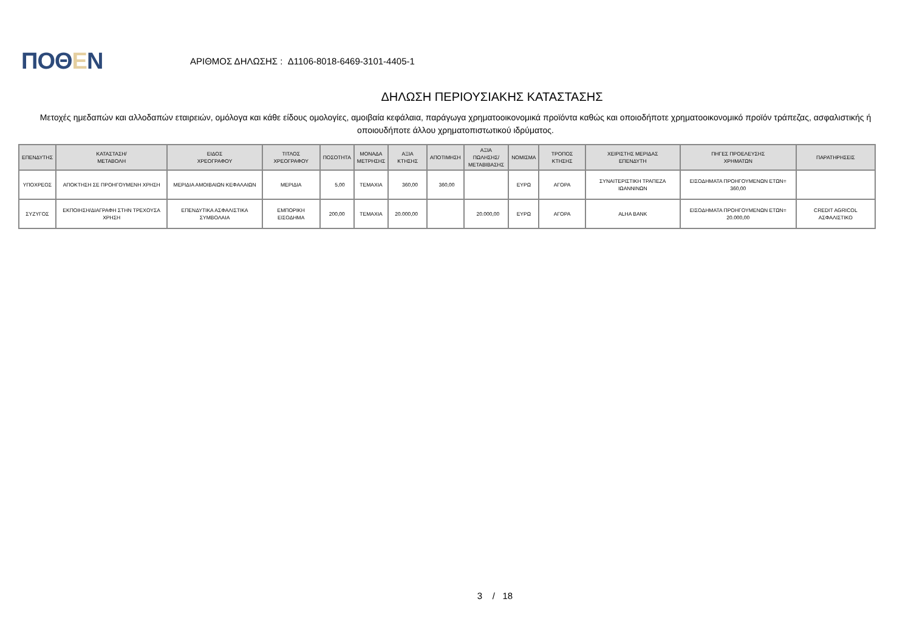ΠΟΘΕΝ
ΑΡΙΘΜΟΣ ΔΗΛΩΣΗΣ : Δ1106-8018-6469-3101-4405-1
ΔΗΛΩΣΗ ΠΕΡΙΟΥΣΙΑΚΗΣ ΚΑΤΑΣΤΑΣΗΣ
Μετοχές ημεδαπών και αλλοδαπών εταιρειών, ομόλογα και κάθε είδους ομολογίες, αμοιβαία κεφάλαια, παράγωγα χρηματοοικονομικά προϊόντα καθώς και οποιοδήποτε χρηματοοικονομικό προϊόν τράπεζας, ασφαλιστικής ή οποιουδήποτε άλλου χρηματοπιστωτικού ιδρύματος.
| ΕΠΕΝΔΥΤΗΣ | ΚΑΤΑΣΤΑΣΗ/ ΜΕΤΑΒΟΛΗ | ΕΙΔΟΣ ΧΡΕΟΓΡΑΦΟΥ | ΤΙΤΛΟΣ ΧΡΕΟΓΡΑΦΟΥ | ΠΟΣΟΤΗΤΑ | ΜΟΝΑΔΑ ΜΕΤΡΗΣΗΣ | ΑΞΙΑ ΚΤΗΣΗΣ | ΑΠΟΤΙΜΗΣΗ | ΑΞΙΑ ΠΩΛΗΣΗΣ/ ΜΕΤΑΒΙΒΑΣΗΣ | ΝΟΜΙΣΜΑ | ΤΡΟΠΟΣ ΚΤΗΣΗΣ | ΧΕΙΡΙΣΤΗΣ ΜΕΡΙΔΑΣ ΕΠΕΝΔΥΤΗ | ΠΗΓΕΣ ΠΡΟΕΛΕΥΣΗΣ ΧΡΗΜΑΤΩΝ | ΠΑΡΑΤΗΡΗΣΕΙΣ |
| --- | --- | --- | --- | --- | --- | --- | --- | --- | --- | --- | --- | --- | --- |
| ΥΠΟΧΡΕΟΣ | ΑΠΟΚΤΗΣΗ ΣΕ ΠΡΟΗΓΟΥΜΕΝΗ ΧΡΗΣΗ | ΜΕΡΙΔΙΑ ΑΜΟΙΒΑΙΩΝ ΚΕΦΑΛΑΙΩΝ | ΜΕΡΙΔΙΑ | 5,00 | ΤΕΜΑΧΙΑ | 360,00 | 360,00 | | ΕΥΡΩ | ΑΓΟΡΑ | ΣΥΝΑΙΤΕΡΙΣΤΙΚΗ ΤΡΑΠΕΖΑ ΙΩΑΝΝΙΝΩΝ | ΕΙΣΟΔΗΜΑΤΑ ΠΡΟΗΓΟΥΜΕΝΩΝ ΕΤΩΝ= 360,00 | |
| ΣΥΖΥΓΟΣ | ΕΚΠΟΙΗΣΗ/ΔΙΑΓΡΑΦΗ ΣΤΗΝ ΤΡΕΧΟΥΣΑ ΧΡΗΣΗ | ΕΠΕΝΔΥΤΙΚΑ ΑΣΦΑΛΙΣΤΙΚΑ ΣΥΜΒΟΛΑΙΑ | ΕΜΠΟΡΙΚΗ ΕΙΣΟΔΗΜΑ | 200,00 | ΤΕΜΑΧΙΑ | 20.000,00 | | 20.000,00 | ΕΥΡΩ | ΑΓΟΡΑ | ALHA BANK | ΕΙΣΟΔΗΜΑΤΑ ΠΡΟΗΓΟΥΜΕΝΩΝ ΕΤΩΝ= 20.000,00 | CREDIT AGRICOL ΑΣΦΑΛΙΣΤΙΚΟ |
3 / 18